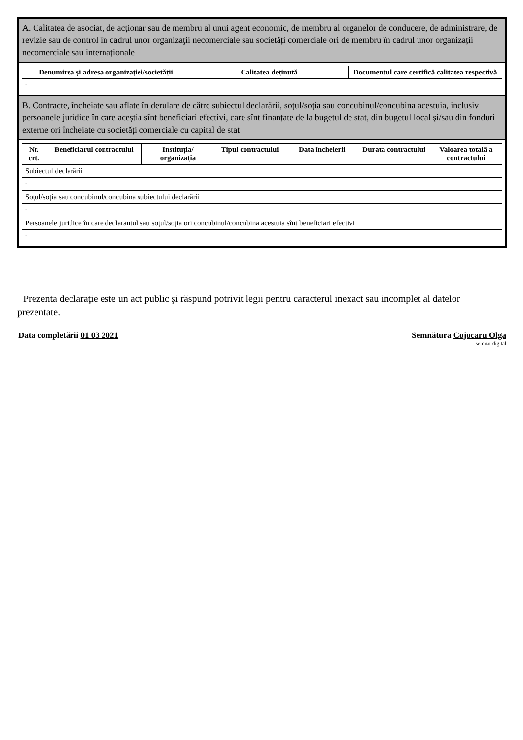A. Calitatea de asociat, de acționar sau de membru al unui agent economic, de membru al organelor de conducere, de administrare, de revizie sau de control în cadrul unor organizaţii necomerciale sau societăți comerciale ori de membru în cadrul unor organizații necomerciale sau internaționale
| Denumirea și adresa organizației/societății | Calitatea deținută | Documentul care certifică calitatea respectivă |
| --- | --- | --- |
| - | | |
B. Contracte, încheiate sau aflate în derulare de către subiectul declarării, soțul/soția sau concubinul/concubina acestuia, inclusiv persoanele juridice în care aceştia sînt beneficiari efectivi, care sînt finanțate de la bugetul de stat, din bugetul local şi/sau din fonduri externe ori încheiate cu societăți comerciale cu capital de stat
| Nr. crt. | Beneficiarul contractului | Instituția/ organizația | Tipul contractului | Data încheierii | Durata contractului | Valoarea totală a contractului |
| --- | --- | --- | --- | --- | --- | --- |
| Subiectul declarării | | | | | | |
| - | | | | | | |
| Soțul/soția sau concubinul/concubina subiectului declarării | | | | | | |
| - | | | | | | |
| Persoanele juridice în care declarantul sau soțul/soția ori concubinul/concubina acestuia sînt beneficiari efectivi | | | | | | |
| - | | | | | | |
Prezenta declaraţie este un act public şi răspund potrivit legii pentru caracterul inexact sau incomplet al datelor prezentate.
Data completării 01 03 2021 Semnătura Cojocaru Olga
semnat digital